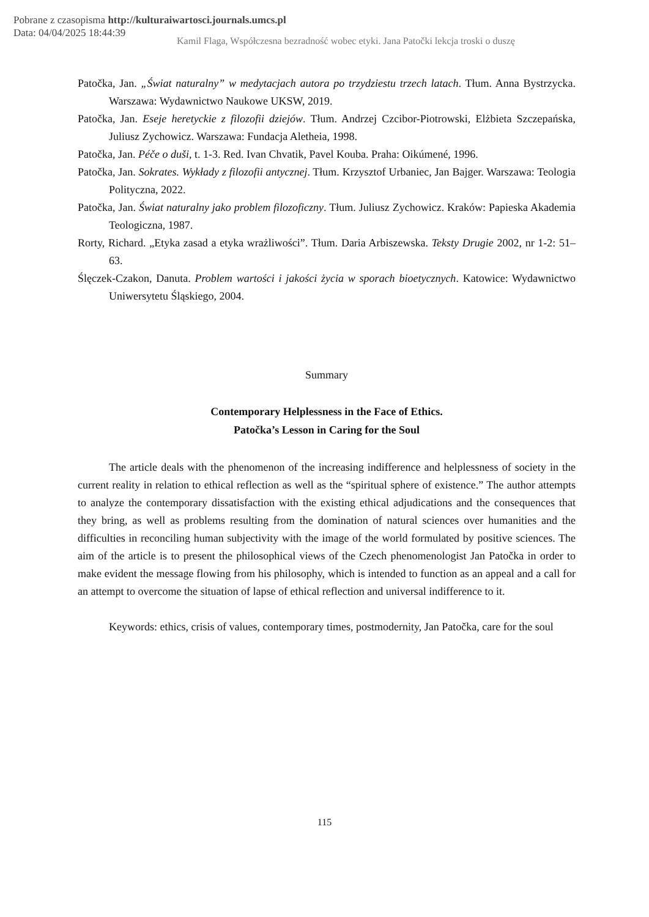Pobrane z czasopisma http://kulturaiwartosci.journals.umcs.pl
Data: 04/04/2025 18:44:39
Kamil Flaga, Współczesna bezradność wobec etyki. Jana Patočki lekcja troski o duszę
Patočka, Jan. „Świat naturalny” w medytacjach autora po trzydziestu trzech latach. Tłum. Anna Bystrzycka. Warszawa: Wydawnictwo Naukowe UKSW, 2019.
Patočka, Jan. Eseje heretyckie z filozofii dziejów. Tłum. Andrzej Czcibor-Piotrowski, Elżbieta Szczepańska, Juliusz Zychowicz. Warszawa: Fundacja Aletheia, 1998.
Patočka, Jan. Péče o duši, t. 1-3. Red. Ivan Chvatik, Pavel Kouba. Praha: Oikúmené, 1996.
Patočka, Jan. Sokrates. Wykłady z filozofii antycznej. Tłum. Krzysztof Urbaniec, Jan Bajger. Warszawa: Teologia Polityczna, 2022.
Patočka, Jan. Świat naturalny jako problem filozoficzny. Tłum. Juliusz Zychowicz. Kraków: Papieska Akademia Teologiczna, 1987.
Rorty, Richard. „Etyka zasad a etyka wrażliwości”. Tłum. Daria Arbiszewska. Teksty Drugie 2002, nr 1-2: 51–63.
Ślęczek-Czakon, Danuta. Problem wartości i jakości życia w sporach bioetycznych. Katowice: Wydawnictwo Uniwersytetu Śląskiego, 2004.
Summary
Contemporary Helplessness in the Face of Ethics.
Patočka’s Lesson in Caring for the Soul
The article deals with the phenomenon of the increasing indifference and helplessness of society in the current reality in relation to ethical reflection as well as the “spiritual sphere of existence.” The author attempts to analyze the contemporary dissatisfaction with the existing ethical adjudications and the consequences that they bring, as well as problems resulting from the domination of natural sciences over humanities and the difficulties in reconciling human subjectivity with the image of the world formulated by positive sciences. The aim of the article is to present the philosophical views of the Czech phenomenologist Jan Patočka in order to make evident the message flowing from his philosophy, which is intended to function as an appeal and a call for an attempt to overcome the situation of lapse of ethical reflection and universal indifference to it.
Keywords: ethics, crisis of values, contemporary times, postmodernity, Jan Patočka, care for the soul
115